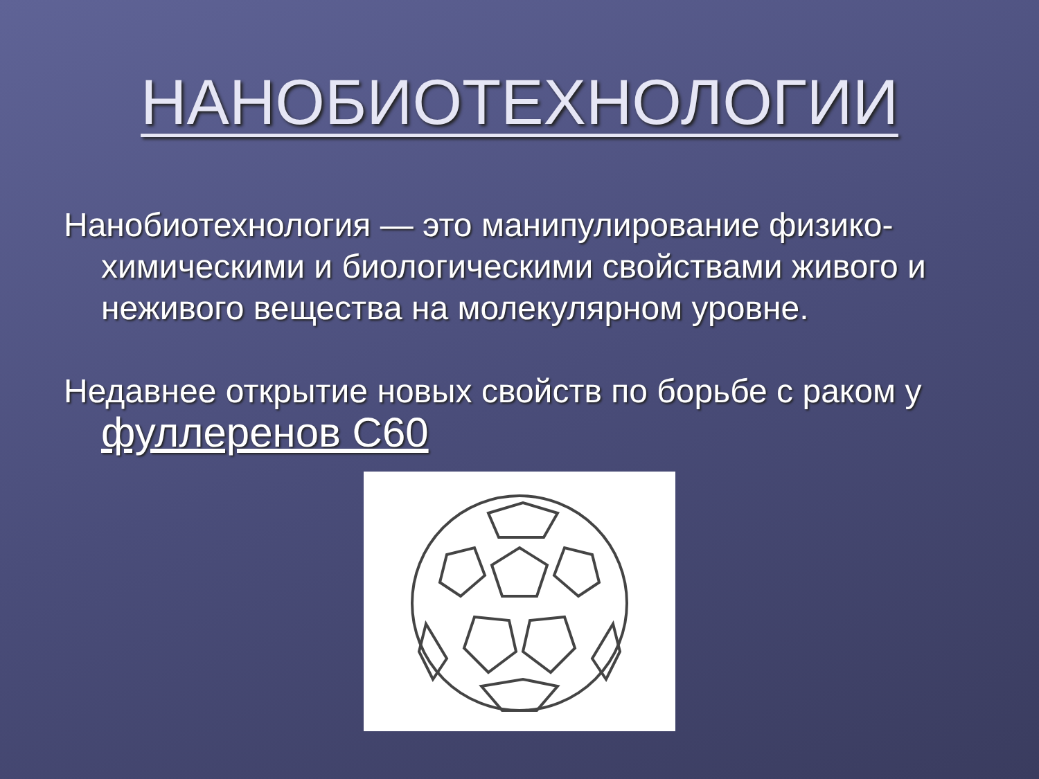НАНОБИОТЕХНОЛОГИИ
Нанобиотехнология — это манипулирование физико-химическими и биологическими свойствами живого и неживого вещества на молекулярном уровне.
Недавнее открытие новых свойств по борьбе с раком у фуллеренов С60